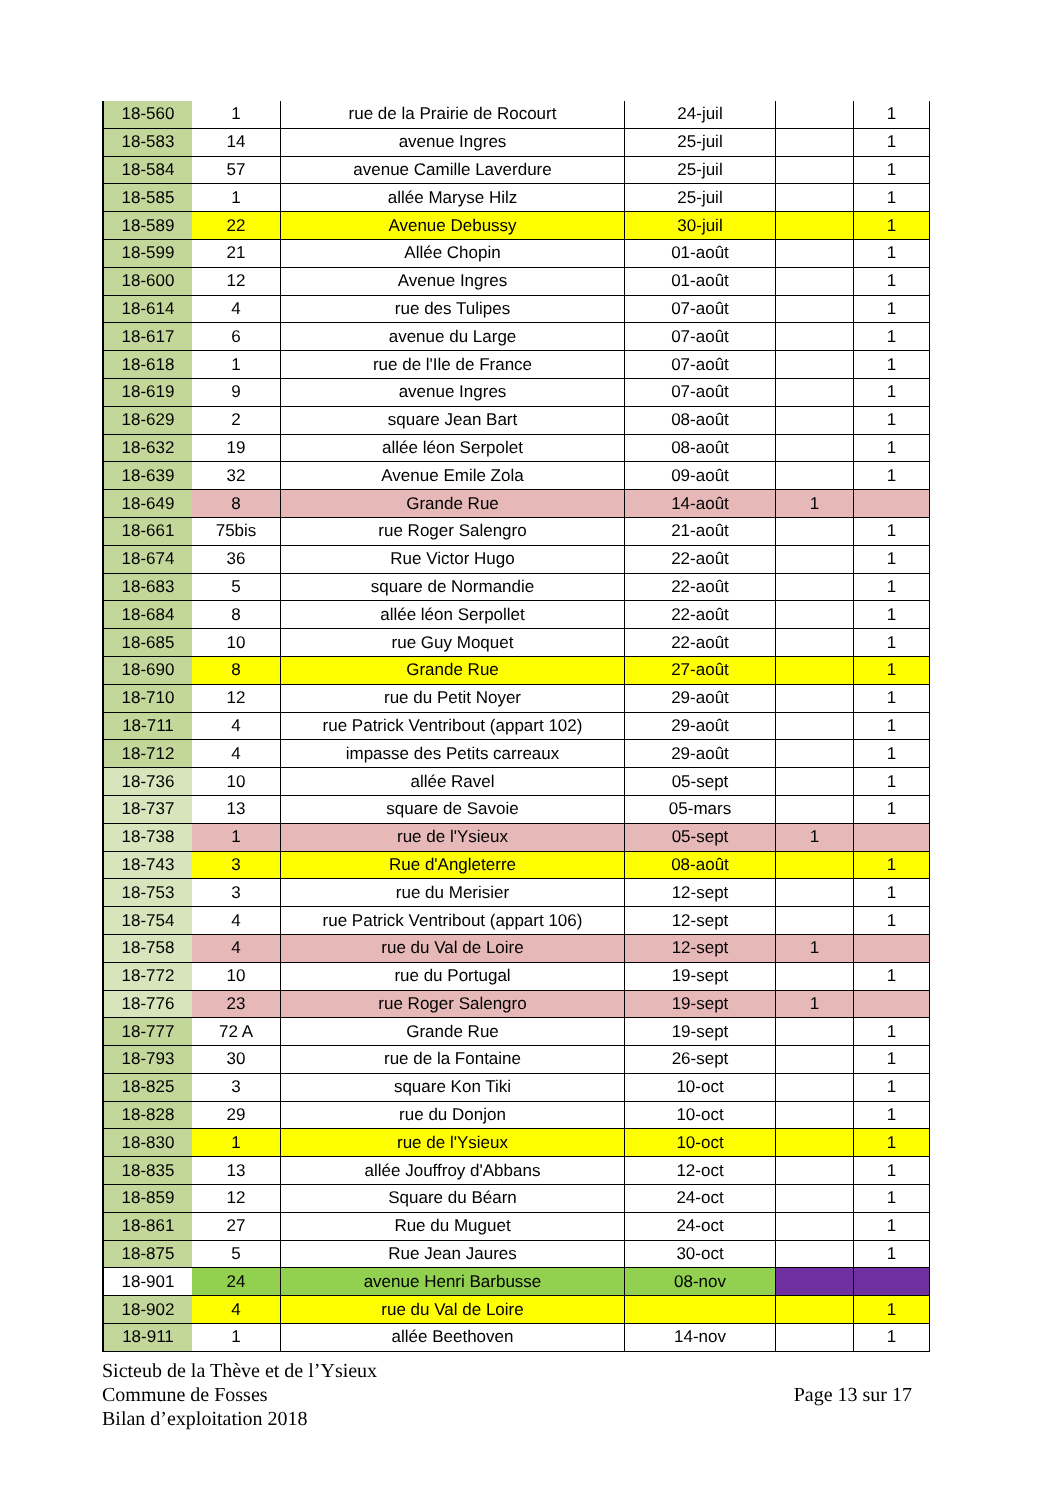| 18-560 | 1 | rue de la Prairie de Rocourt | 24-juil | | 1 |
| 18-583 | 14 | avenue Ingres | 25-juil | | 1 |
| 18-584 | 57 | avenue Camille Laverdure | 25-juil | | 1 |
| 18-585 | 1 | allée Maryse Hilz | 25-juil | | 1 |
| 18-589 | 22 | Avenue Debussy | 30-juil | | 1 |
| 18-599 | 21 | Allée Chopin | 01-août | | 1 |
| 18-600 | 12 | Avenue Ingres | 01-août | | 1 |
| 18-614 | 4 | rue des Tulipes | 07-août | | 1 |
| 18-617 | 6 | avenue du Large | 07-août | | 1 |
| 18-618 | 1 | rue de l'Ile de France | 07-août | | 1 |
| 18-619 | 9 | avenue Ingres | 07-août | | 1 |
| 18-629 | 2 | square Jean Bart | 08-août | | 1 |
| 18-632 | 19 | allée léon Serpolet | 08-août | | 1 |
| 18-639 | 32 | Avenue Emile Zola | 09-août | | 1 |
| 18-649 | 8 | Grande Rue | 14-août | 1 | |
| 18-661 | 75bis | rue Roger Salengro | 21-août | | 1 |
| 18-674 | 36 | Rue Victor Hugo | 22-août | | 1 |
| 18-683 | 5 | square de Normandie | 22-août | | 1 |
| 18-684 | 8 | allée léon Serpollet | 22-août | | 1 |
| 18-685 | 10 | rue Guy Moquet | 22-août | | 1 |
| 18-690 | 8 | Grande Rue | 27-août | | 1 |
| 18-710 | 12 | rue du Petit Noyer | 29-août | | 1 |
| 18-711 | 4 | rue Patrick Ventribout (appart 102) | 29-août | | 1 |
| 18-712 | 4 | impasse des Petits carreaux | 29-août | | 1 |
| 18-736 | 10 | allée Ravel | 05-sept | | 1 |
| 18-737 | 13 | square de Savoie | 05-mars | | 1 |
| 18-738 | 1 | rue de l'Ysieux | 05-sept | 1 | |
| 18-743 | 3 | Rue d'Angleterre | 08-août | | 1 |
| 18-753 | 3 | rue du Merisier | 12-sept | | 1 |
| 18-754 | 4 | rue Patrick Ventribout (appart 106) | 12-sept | | 1 |
| 18-758 | 4 | rue du Val de Loire | 12-sept | 1 | |
| 18-772 | 10 | rue du Portugal | 19-sept | | 1 |
| 18-776 | 23 | rue Roger Salengro | 19-sept | 1 | |
| 18-777 | 72 A | Grande Rue | 19-sept | | 1 |
| 18-793 | 30 | rue de la Fontaine | 26-sept | | 1 |
| 18-825 | 3 | square Kon Tiki | 10-oct | | 1 |
| 18-828 | 29 | rue du Donjon | 10-oct | | 1 |
| 18-830 | 1 | rue de l'Ysieux | 10-oct | | 1 |
| 18-835 | 13 | allée Jouffroy d'Abbans | 12-oct | | 1 |
| 18-859 | 12 | Square du Béarn | 24-oct | | 1 |
| 18-861 | 27 | Rue du Muguet | 24-oct | | 1 |
| 18-875 | 5 | Rue Jean Jaures | 30-oct | | 1 |
| 18-901 | 24 | avenue Henri Barbusse | 08-nov | | |
| 18-902 | 4 | rue du Val de Loire | | | 1 |
| 18-911 | 1 | allée Beethoven | 14-nov | | 1 |
Sicteub de la Thève et de l’Ysieux
Commune de Fosses
Bilan d’exploitation 2018
Page 13 sur 17